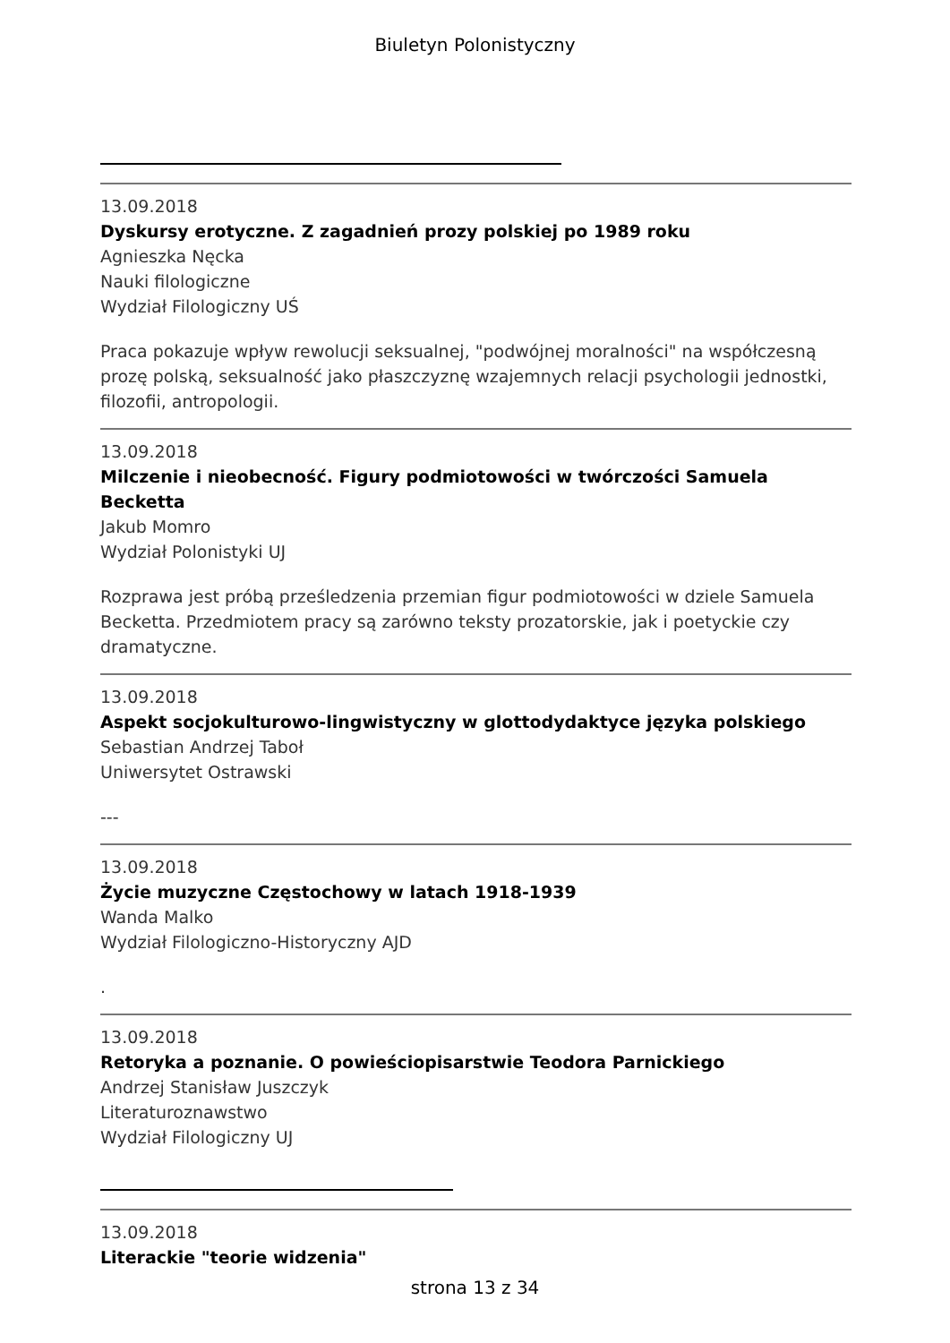Biuletyn Polonistyczny
13.09.2018
Dyskursy erotyczne. Z zagadnień prozy polskiej po 1989 roku
Agnieszka Nęcka
Nauki filologiczne
Wydział Filologiczny UŚ
Praca pokazuje wpływ rewolucji seksualnej, "podwójnej moralności" na współczesną prozę polską, seksualność jako płaszczyznę wzajemnych relacji psychologii jednostki, filozofii, antropologii.
13.09.2018
Milczenie i nieobecność. Figury podmiotowości w twórczości Samuela Becketta
Jakub Momro
Wydział Polonistyki UJ
Rozprawa jest próbą prześledzenia przemian figur podmiotowości w dziele Samuela Becketta. Przedmiotem pracy są zarówno teksty prozatorskie, jak i poetyckie czy dramatyczne.
13.09.2018
Aspekt socjokulturowo-lingwistyczny w glottodydaktyce języka polskiego
Sebastian Andrzej Taboł
Uniwersytet Ostrawski
---
13.09.2018
Życie muzyczne Częstochowy w latach 1918-1939
Wanda Malko
Wydział Filologiczno-Historyczny AJD
.
13.09.2018
Retoryka a poznanie. O powieściopisarstwie Teodora Parnickiego
Andrzej Stanisław Juszczyk
Literaturoznawstwo
Wydział Filologiczny UJ
13.09.2018
Literackie "teorie widzenia"
strona 13 z 34